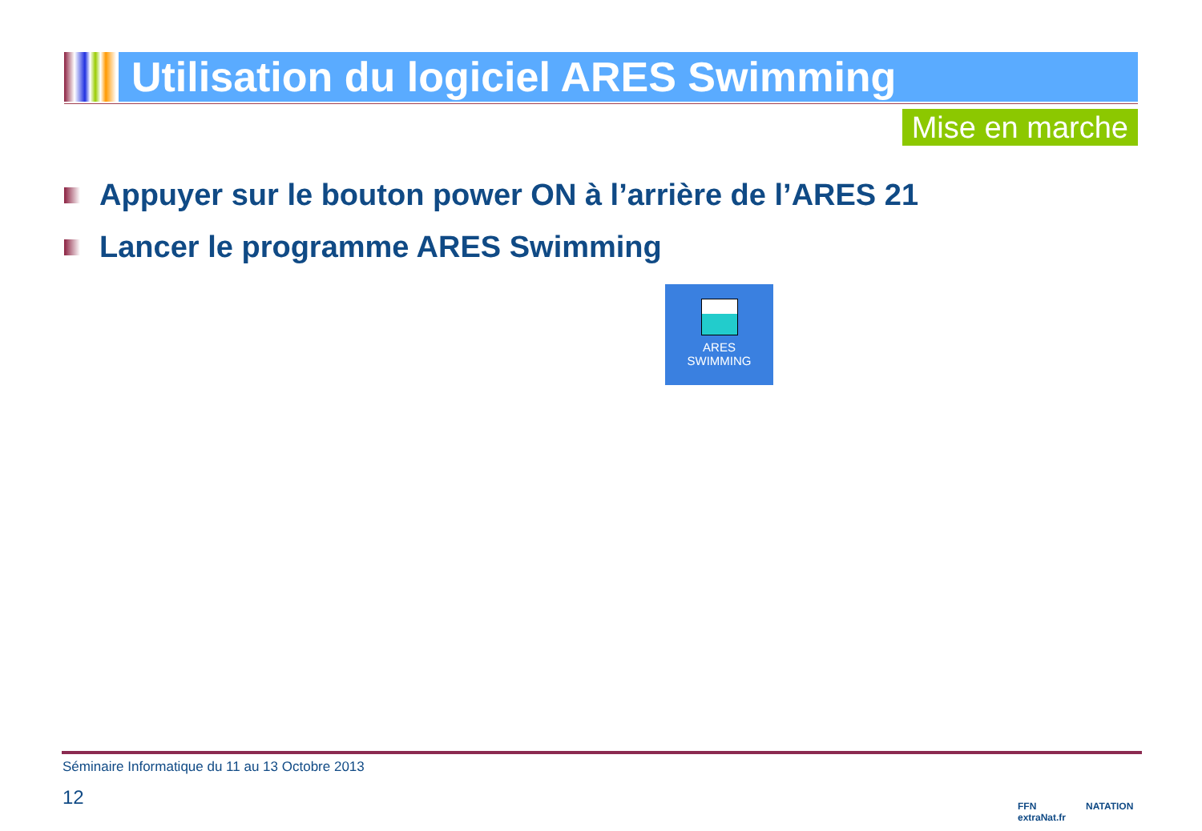Utilisation du logiciel ARES Swimming
Mise en marche
Appuyer sur le bouton power ON à l’arrière de l’ARES 21
Lancer le programme ARES Swimming
ARES
SWIMMING
Séminaire Informatique du 11 au 13 Octobre 2013
12
FFN
extraNat.fr
NATATION